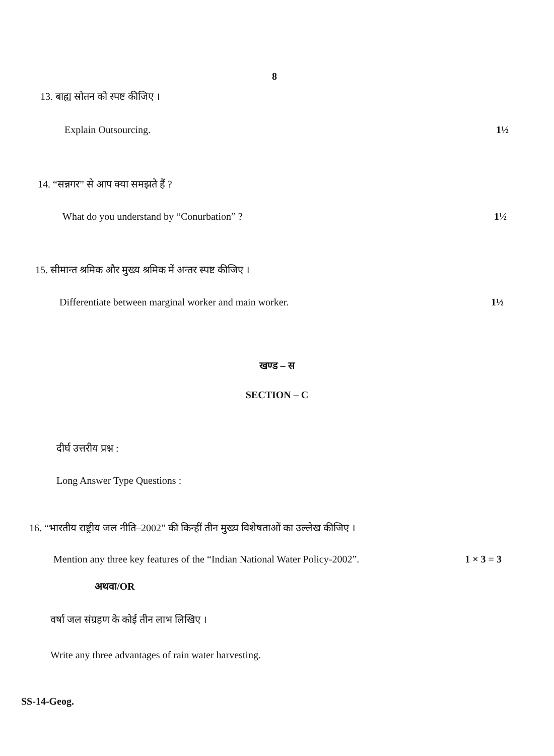8
13. बाह्य स्रोतन को स्पष्ट कीजिए ।
Explain Outsourcing. 1½
14. “सन्नगर” से आप क्या समझते हैं ?
What do you understand by “Conurbation” ? 1½
15. सीमान्त श्रमिक और मुख्य श्रमिक में अन्तर स्पष्ट कीजिए ।
Differentiate between marginal worker and main worker. 1½
खण्ड – स
SECTION – C
दीर्घ उत्तरीय प्रश्न :
Long Answer Type Questions :
16. “भारतीय राष्ट्रीय जल नीति–2002” की किन्हीं तीन मुख्य विशेषताओं का उल्लेख कीजिए ।
Mention any three key features of the “Indian National Water Policy-2002”. 1 × 3 = 3
अथवा/OR
वर्षा जल संग्रहण के कोई तीन लाभ लिखिए ।
Write any three advantages of rain water harvesting.
SS-14-Geog.